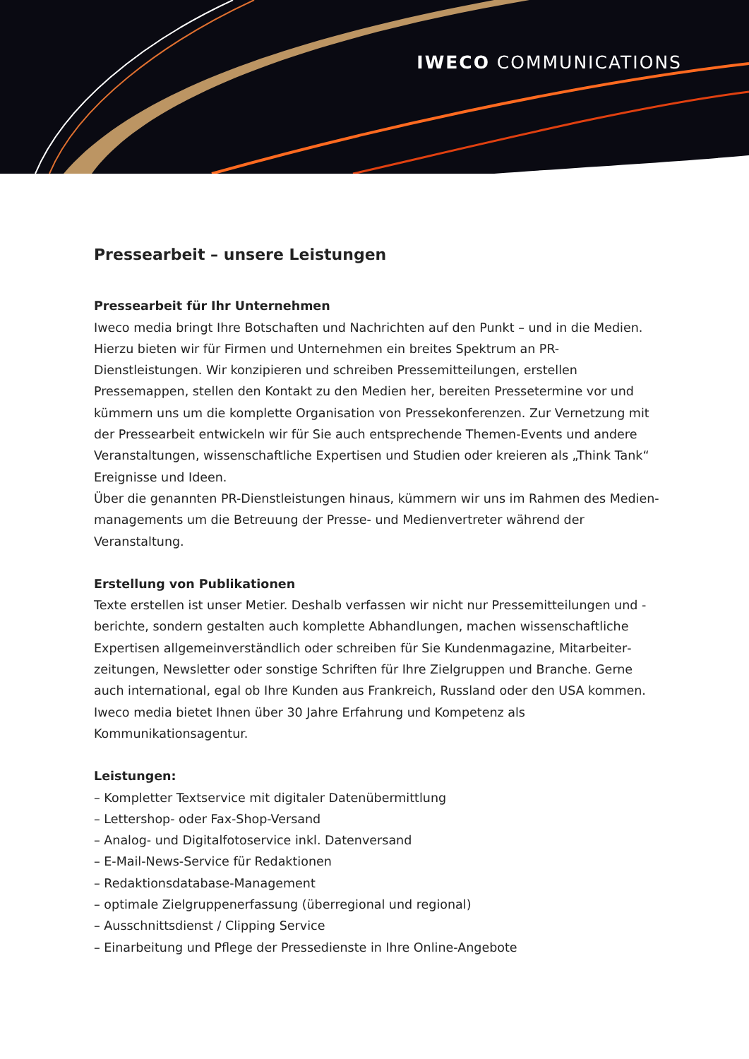IWECO COMMUNICATIONS
Pressearbeit – unsere Leistungen
Pressearbeit für Ihr Unternehmen
Iweco media bringt Ihre Botschaften und Nachrichten auf den Punkt – und in die Medien. Hierzu bieten wir für Firmen und Unternehmen ein breites Spektrum an PR-Dienstleistungen. Wir konzipieren und schreiben Pressemitteilungen, erstellen Pressemappen, stellen den Kontakt zu den Medien her, bereiten Pressetermine vor und kümmern uns um die komplette Organisation von Pressekonferenzen. Zur Vernetzung mit der Pressearbeit entwickeln wir für Sie auch entsprechende Themen-Events und andere Veranstaltungen, wissenschaftliche Expertisen und Studien oder kreieren als „Think Tank“ Ereignisse und Ideen.
Über die genannten PR-Dienstleistungen hinaus, kümmern wir uns im Rahmen des Medien­managements um die Betreuung der Presse- und Medienvertreter während der Veranstaltung.
Erstellung von Publikationen
Texte erstellen ist unser Metier. Deshalb verfassen wir nicht nur Pressemitteilungen und -berichte, sondern gestalten auch komplette Abhandlungen, machen wissenschaftliche Expertisen allgemeinverständlich oder schreiben für Sie Kundenmagazine, Mitarbeiter­zeitungen, Newsletter oder sonstige Schriften für Ihre Zielgruppen und Branche. Gerne auch international, egal ob Ihre Kunden aus Frankreich, Russland oder den USA kommen. Iweco media bietet Ihnen über 30 Jahre Erfahrung und Kompetenz als Kommunikationsagentur.
Leistungen:
– Kompletter Textservice mit digitaler Datenübermittlung
– Lettershop- oder Fax-Shop-Versand
– Analog- und Digitalfotoservice inkl. Datenversand
– E-Mail-News-Service für Redaktionen
– Redaktionsdatabase-Management
– optimale Zielgruppenerfassung (überregional und regional)
– Ausschnittsdienst / Clipping Service
– Einarbeitung und Pflege der Pressedienste in Ihre Online-Angebote